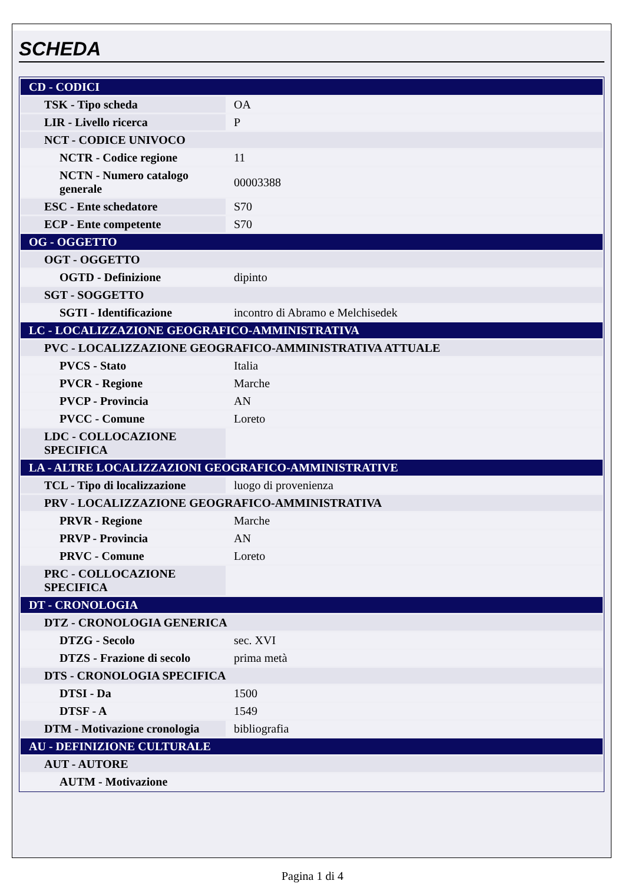SCHEDA
| CD - CODICI | |
| TSK - Tipo scheda | OA |
| LIR - Livello ricerca | P |
| NCT - CODICE UNIVOCO | |
| NCTR - Codice regione | 11 |
| NCTN - Numero catalogo generale | 00003388 |
| ESC - Ente schedatore | S70 |
| ECP - Ente competente | S70 |
| OG - OGGETTO | |
| OGT - OGGETTO | |
| OGTD - Definizione | dipinto |
| SGT - SOGGETTO | |
| SGTI - Identificazione | incontro di Abramo e Melchisedek |
| LC - LOCALIZZAZIONE GEOGRAFICO-AMMINISTRATIVA | |
| PVC - LOCALIZZAZIONE GEOGRAFICO-AMMINISTRATIVA ATTUALE | |
| PVCS - Stato | Italia |
| PVCR - Regione | Marche |
| PVCP - Provincia | AN |
| PVCC - Comune | Loreto |
| LDC - COLLOCAZIONE SPECIFICA | |
| LA - ALTRE LOCALIZZAZIONI GEOGRAFICO-AMMINISTRATIVE | |
| TCL - Tipo di localizzazione | luogo di provenienza |
| PRV - LOCALIZZAZIONE GEOGRAFICO-AMMINISTRATIVA | |
| PRVR - Regione | Marche |
| PRVP - Provincia | AN |
| PRVC - Comune | Loreto |
| PRC - COLLOCAZIONE SPECIFICA | |
| DT - CRONOLOGIA | |
| DTZ - CRONOLOGIA GENERICA | |
| DTZG - Secolo | sec. XVI |
| DTZS - Frazione di secolo | prima metà |
| DTS - CRONOLOGIA SPECIFICA | |
| DTSI - Da | 1500 |
| DTSF - A | 1549 |
| DTM - Motivazione cronologia | bibliografia |
| AU - DEFINIZIONE CULTURALE | |
| AUT - AUTORE | |
| AUTM - Motivazione | |
Pagina 1 di 4